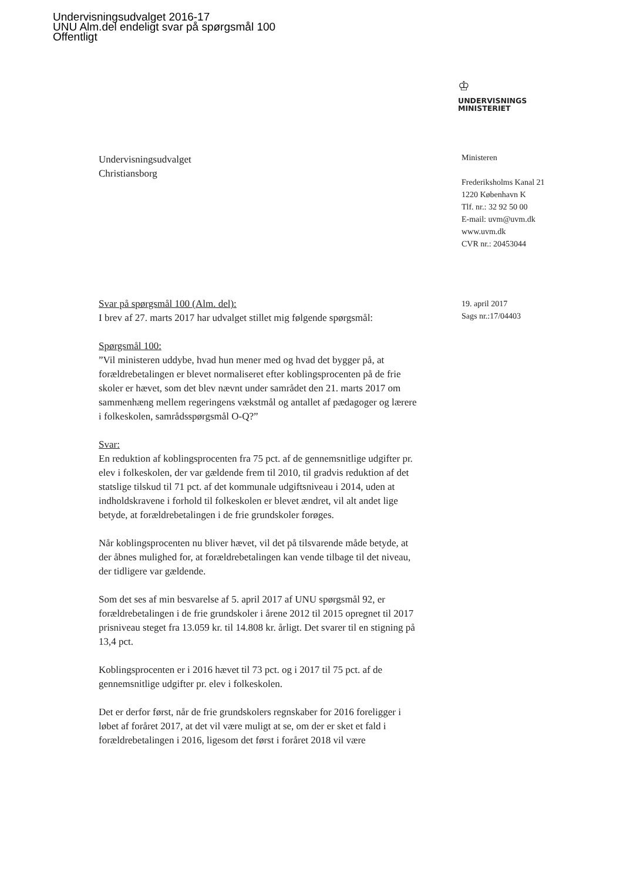Undervisningsudvalget 2016-17
UNU Alm.del endeligt svar på spørgsmål 100
Offentligt
♔
UNDERVISNINGS
MINISTERIET
Undervisningsudvalget
Christiansborg
Ministeren
Frederiksholms Kanal 21
1220 København K
Tlf. nr.: 32 92 50 00
E-mail: uvm@uvm.dk
www.uvm.dk
CVR nr.: 20453044
19. april 2017
Sags nr.:17/04403
Svar på spørgsmål 100 (Alm. del):
I brev af 27. marts 2017 har udvalget stillet mig følgende spørgsmål:
Spørgsmål 100:
”Vil ministeren uddybe, hvad hun mener med og hvad det bygger på, at forældrebetalingen er blevet normaliseret efter koblingsprocenten på de frie skoler er hævet, som det blev nævnt under samrådet den 21. marts 2017 om sammenhæng mellem regeringens vækstmål og antallet af pædagoger og lærere i folkeskolen, samrådsspørgsmål O-Q?”
Svar:
En reduktion af koblingsprocenten fra 75 pct. af de gennemsnitlige udgifter pr. elev i folkeskolen, der var gældende frem til 2010, til gradvis reduktion af det statslige tilskud til 71 pct. af det kommunale udgiftsniveau i 2014, uden at indholdskravene i forhold til folkeskolen er blevet ændret, vil alt andet lige betyde, at forældrebetalingen i de frie grundskoler forøges.
Når koblingsprocenten nu bliver hævet, vil det på tilsvarende måde betyde, at der åbnes mulighed for, at forældrebetalingen kan vende tilbage til det niveau, der tidligere var gældende.
Som det ses af min besvarelse af 5. april 2017 af UNU spørgsmål 92, er forældrebetalingen i de frie grundskoler i årene 2012 til 2015 opregnet til 2017 prisniveau steget fra 13.059 kr. til 14.808 kr. årligt. Det svarer til en stigning på 13,4 pct.
Koblingsprocenten er i 2016 hævet til 73 pct. og i 2017 til 75 pct. af de gennemsnitlige udgifter pr. elev i folkeskolen.
Det er derfor først, når de frie grundskolers regnskaber for 2016 foreligger i løbet af foråret 2017, at det vil være muligt at se, om der er sket et fald i forældrebetalingen i 2016, ligesom det først i foråret 2018 vil være